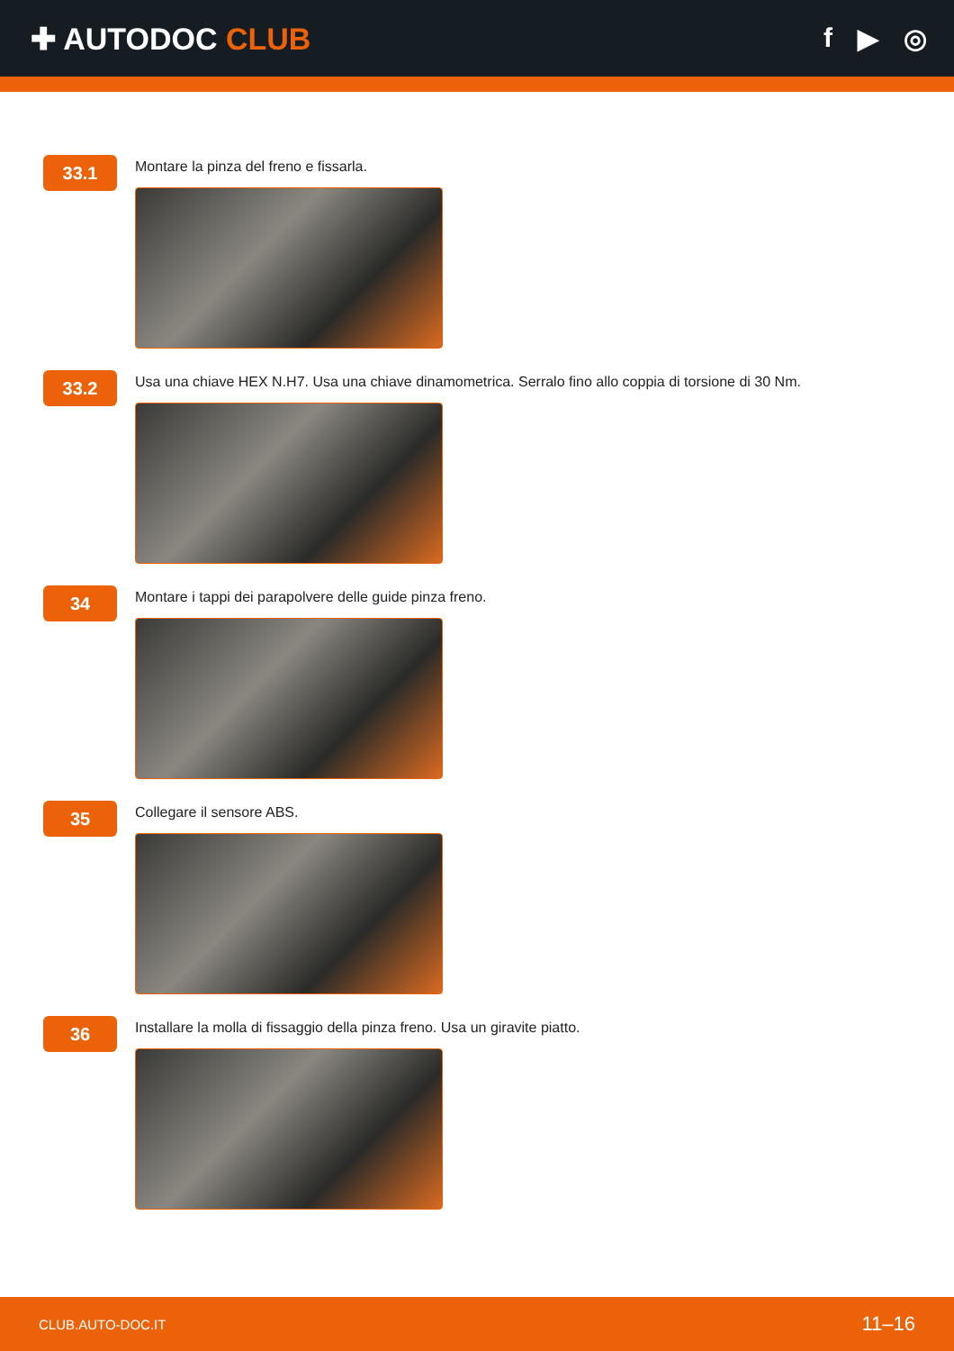✚ AUTODOC CLUB f ▶ ◎
33.1
Montare la pinza del freno e fissarla.
33.2
Usa una chiave HEX N.H7. Usa una chiave dinamometrica. Serralo fino allo coppia di torsione di 30 Nm.
34
Montare i tappi dei parapolvere delle guide pinza freno.
35
Collegare il sensore ABS.
36
Installare la molla di fissaggio della pinza freno. Usa un giravite piatto.
CLUB.AUTO-DOC.IT 11–16